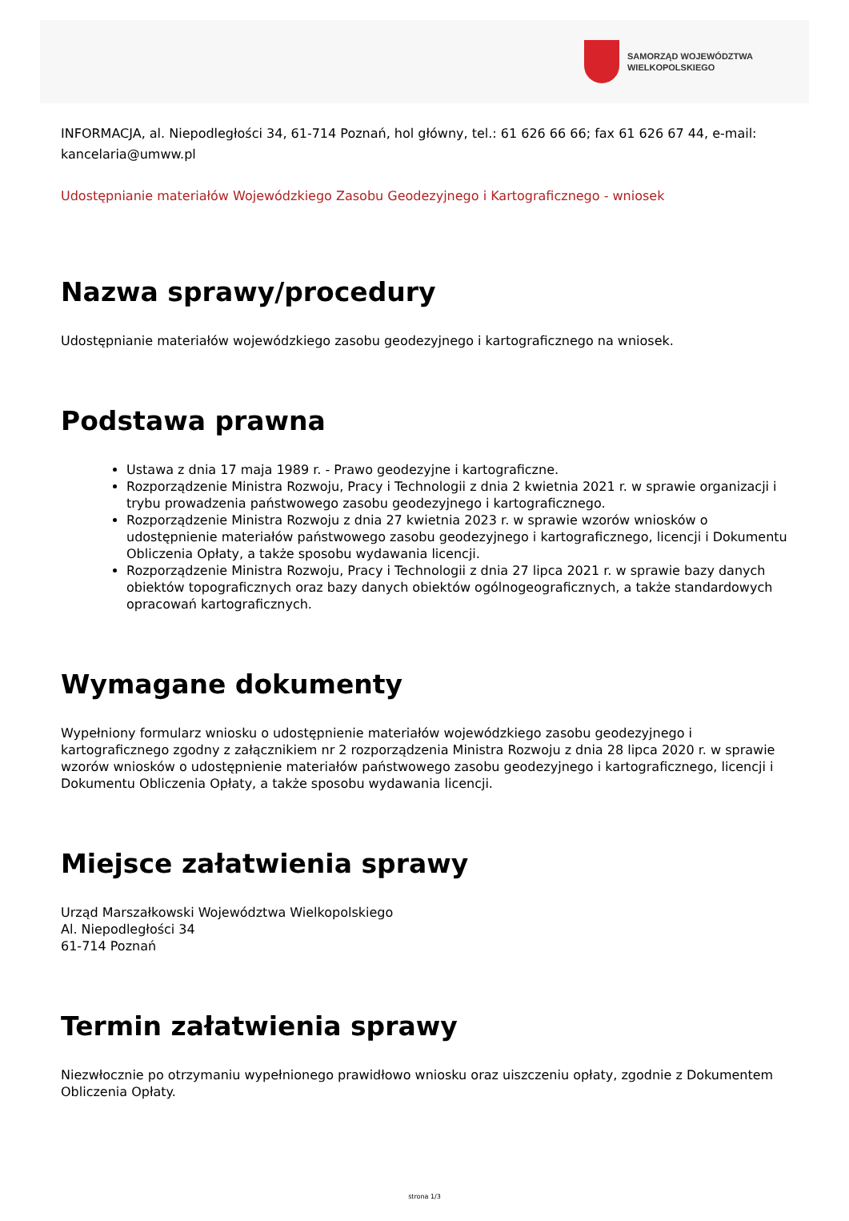SAMORZĄD WOJEWÓDZTWA
WIELKOPOLSKIEGO
INFORMACJA, al. Niepodległości 34, 61-714 Poznań, hol główny, tel.: 61 626 66 66; fax 61 626 67 44, e-mail: kancelaria@umww.pl
Udostępnianie materiałów Wojewódzkiego Zasobu Geodezyjnego i Kartograficznego - wniosek
Nazwa sprawy/procedury
Udostępnianie materiałów wojewódzkiego zasobu geodezyjnego i kartograficznego na wniosek.
Podstawa prawna
Ustawa z dnia 17 maja 1989 r. - Prawo geodezyjne i kartograficzne.
Rozporządzenie Ministra Rozwoju, Pracy i Technologii z dnia 2 kwietnia 2021 r. w sprawie organizacji i trybu prowadzenia państwowego zasobu geodezyjnego i kartograficznego.
Rozporządzenie Ministra Rozwoju z dnia 27 kwietnia 2023 r. w sprawie wzorów wniosków o udostępnienie materiałów państwowego zasobu geodezyjnego i kartograficznego, licencji i Dokumentu Obliczenia Opłaty, a także sposobu wydawania licencji.
Rozporządzenie Ministra Rozwoju, Pracy i Technologii z dnia 27 lipca 2021 r. w sprawie bazy danych obiektów topograficznych oraz bazy danych obiektów ogólnogeograficznych, a także standardowych opracowań kartograficznych.
Wymagane dokumenty
Wypełniony formularz wniosku o udostępnienie materiałów wojewódzkiego zasobu geodezyjnego i kartograficznego zgodny z załącznikiem nr 2 rozporządzenia Ministra Rozwoju z dnia 28 lipca 2020 r. w sprawie wzorów wniosków o udostępnienie materiałów państwowego zasobu geodezyjnego i kartograficznego, licencji i Dokumentu Obliczenia Opłaty, a także sposobu wydawania licencji.
Miejsce załatwienia sprawy
Urząd Marszałkowski Województwa Wielkopolskiego
Al. Niepodległości 34
61-714 Poznań
Termin załatwienia sprawy
Niezwłocznie po otrzymaniu wypełnionego prawidłowo wniosku oraz uiszczeniu opłaty, zgodnie z Dokumentem Obliczenia Opłaty.
strona 1/3